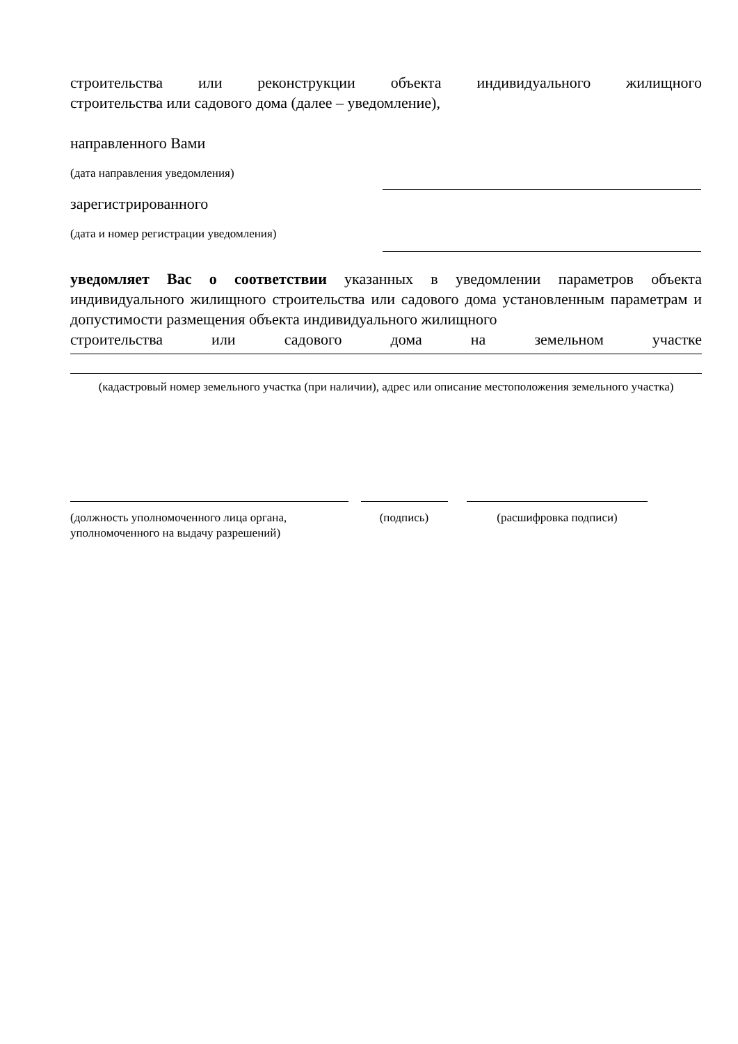строительства или реконструкции объекта индивидуального жилищного
строительства или садового дома (далее – уведомление),
направленного Вами
(дата направления уведомления)
зарегистрированного
(дата и номер регистрации уведомления)
уведомляет Вас о соответствии указанных в уведомлении параметров объекта индивидуального жилищного строительства или садового дома установленным параметрам и допустимости размещения объекта индивидуального жилищного
строительства или садового дома на земельном участке
(кадастровый номер земельного участка (при наличии), адрес или описание местоположения земельного участка)
(должность уполномоченного лица органа, уполномоченного на выдачу разрешений)
(подпись) (расшифровка подписи)